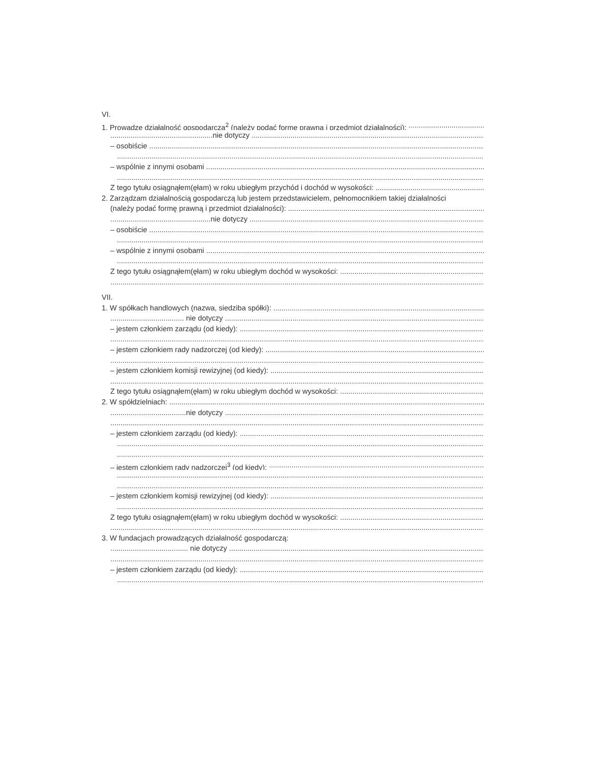VI.
1. Prowadzę działalność gospodarczą<sup>2</sup> (należy podać formę prawną i przedmiot działalności):
..................................................nie dotyczy
– osobiście
– wspólnie z innymi osobami
Z tego tytułu osiągnąłem(ęłam) w roku ubiegłym przychód i dochód w wysokości:
2. Zarządzam działalnością gospodarczą lub jestem przedstawicielem, pełnomocnikiem takiej działalności
(należy podać formę prawną i przedmiot działalności):
.................................................nie dotyczy
– osobiście
– wspólnie z innymi osobami
Z tego tytułu osiągnąłem(ęłam) w roku ubiegłym dochód w wysokości:
VII.
1. W spółkach handlowych (nazwa, siedziba spółki):
.................................... nie dotyczy
– jestem członkiem zarządu (od kiedy):
– jestem członkiem rady nadzorczej (od kiedy):
– jestem członkiem komisji rewizyjnej (od kiedy):
Z tego tytułu osiągnąłem(ęłam) w roku ubiegłym dochód w wysokości:
2. W spółdzielniach:
.....................................nie dotyczy
– jestem członkiem zarządu (od kiedy):
– jestem członkiem rady nadzorczej<sup>3</sup> (od kiedy):
– jestem członkiem komisji rewizyjnej (od kiedy):
Z tego tytułu osiągnąłem(ęłam) w roku ubiegłym dochód w wysokości:
3. W fundacjach prowadzących działalność gospodarczą:
...................................... nie dotyczy
– jestem członkiem zarządu (od kiedy):